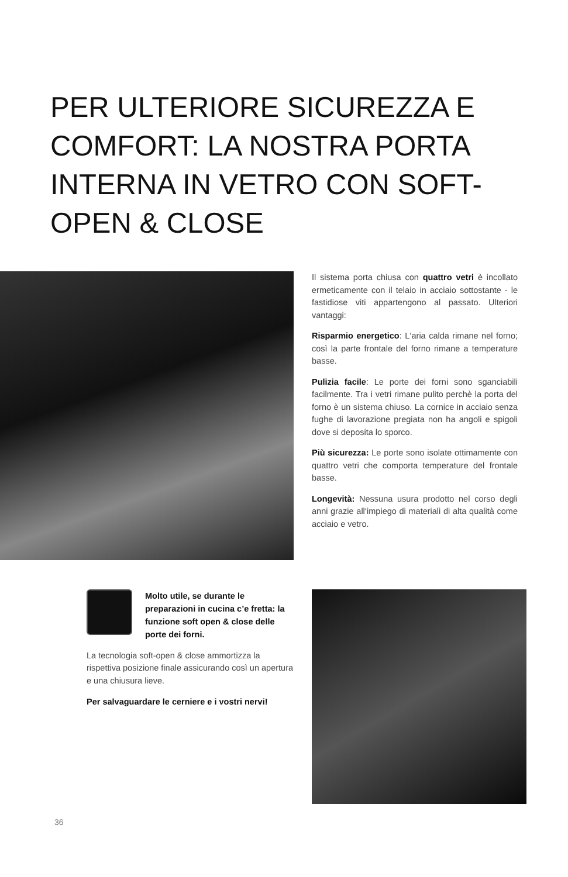PER ULTERIORE SICUREZZA E COMFORT: LA NOSTRA PORTA INTERNA IN VETRO CON SOFT-OPEN & CLOSE
Il sistema porta chiusa con quattro vetri è incollato ermeticamente con il telaio in acciaio sottostante - le fastidiose viti appartengono al passato. Ulteriori vantaggi:
Risparmio energetico: L‘aria calda rimane nel forno; così la parte frontale del forno rimane a temperature basse.
Pulizia facile: Le porte dei forni sono sganciabili facilmente. Tra i vetri rimane pulito perchè la porta del forno è un sistema chiuso. La cornice in acciaio senza fughe di lavorazione pregiata non ha angoli e spigoli dove si deposita lo sporco.
Più sicurezza: Le porte sono isolate ottimamente con quattro vetri che comporta temperature del frontale basse.
Longevità: Nessuna usura prodotto nel corso degli anni grazie all‘impiego di materiali di alta qualità come acciaio e vetro.
Molto utile, se durante le preparazioni in cucina c’e fretta: la funzione soft open & close delle porte dei forni.
La tecnologia soft-open & close ammortizza la rispettiva posizione finale assicurando così un apertura e una chiusura lieve.
Per salvaguardare le cerniere e i vostri nervi!
36